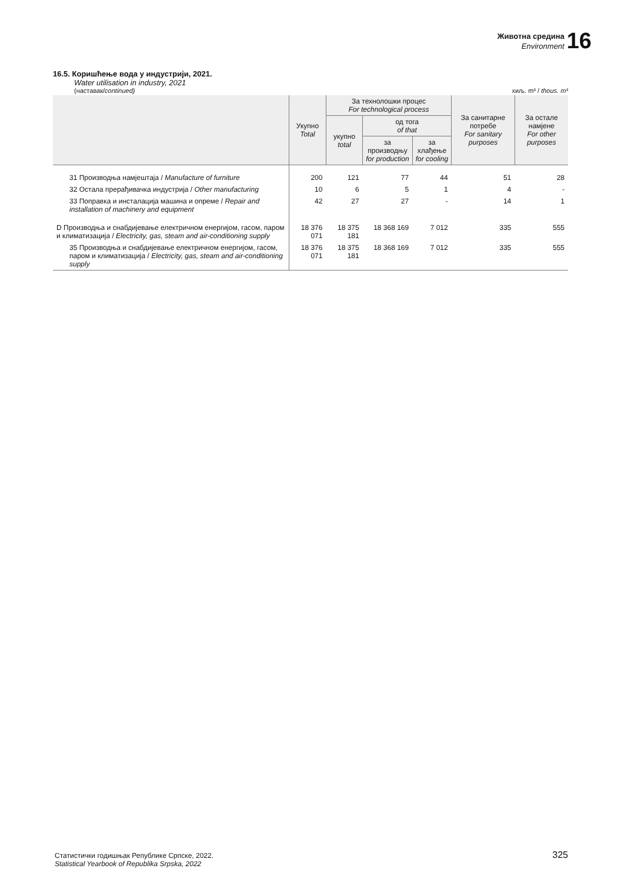Животна средина
Environment
16
16.5. Коришћење вода у индустрији, 2021.
Water utilisation in industry, 2021
(наставак/continued) хиљ. m³ / thous. m³
| | Укупно Total | За технолошки процес For technological process | | | За санитарне потребе For sanitary purposes | За остале намјене For other purposes |
| --- | --- | --- | --- | --- | --- | --- |
| | | укупно total | од тога of that | | | |
| | | | за производњу for production | за хлађење for cooling | | |
| 31 Производња намјештаја / Manufacture of furniture | 200 | 121 | 77 | 44 | 51 | 28 |
| 32 Остала прерађивачка индустрија / Other manufacturing | 10 | 6 | 5 | 1 | 4 | - |
| 33 Поправка и инсталација машина и опреме / Repair and installation of machinery and equipment | 42 | 27 | 27 | - | 14 | 1 |
| D Производња и снабдијевање електричном енергијом, гасом, паром и климатизација / Electricity, gas, steam and air-conditioning supply | 18 376 071 | 18 375 181 | 18 368 169 | 7 012 | 335 | 555 |
| 35 Производња и снабдијевање електричном енергијом, гасом, паром и климатизација / Electricity, gas, steam and air-conditioning supply | 18 376 071 | 18 375 181 | 18 368 169 | 7 012 | 335 | 555 |
Статистички годишњак Републике Српске, 2022.
Statistical Yearbook of Republika Srpska, 2022
325